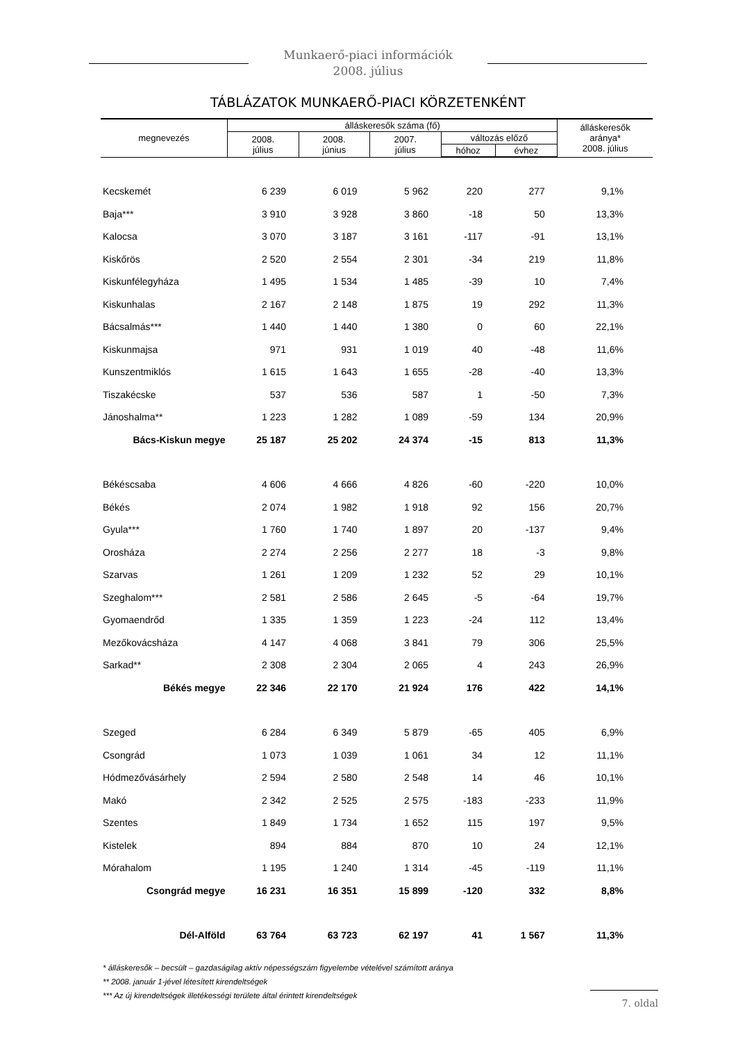Munkaerő-piaci információk
2008. július
TÁBLÁZATOK MUNKAERŐ-PIACI KÖRZETENKÉNT
| megnevezés | álláskeresők száma (fő) | | | | | álláskeresők aránya* 2008. július |
| --- | --- | --- | --- | --- | --- | --- |
| | 2008. július | 2008. június | 2007. július | változás előző | | |
| | | | | hóhoz | évhez | |
| Kecskemét | 6 239 | 6 019 | 5 962 | 220 | 277 | 9,1% |
| Baja*** | 3 910 | 3 928 | 3 860 | -18 | 50 | 13,3% |
| Kalocsa | 3 070 | 3 187 | 3 161 | -117 | -91 | 13,1% |
| Kiskőrös | 2 520 | 2 554 | 2 301 | -34 | 219 | 11,8% |
| Kiskunfélegyháza | 1 495 | 1 534 | 1 485 | -39 | 10 | 7,4% |
| Kiskunhalas | 2 167 | 2 148 | 1 875 | 19 | 292 | 11,3% |
| Bácsalmás*** | 1 440 | 1 440 | 1 380 | 0 | 60 | 22,1% |
| Kiskunmajsa | 971 | 931 | 1 019 | 40 | -48 | 11,6% |
| Kunszentmiklós | 1 615 | 1 643 | 1 655 | -28 | -40 | 13,3% |
| Tiszakécske | 537 | 536 | 587 | 1 | -50 | 7,3% |
| Jánoshalma** | 1 223 | 1 282 | 1 089 | -59 | 134 | 20,9% |
| Bács-Kiskun megye | 25 187 | 25 202 | 24 374 | -15 | 813 | 11,3% |
| Békéscsaba | 4 606 | 4 666 | 4 826 | -60 | -220 | 10,0% |
| Békés | 2 074 | 1 982 | 1 918 | 92 | 156 | 20,7% |
| Gyula*** | 1 760 | 1 740 | 1 897 | 20 | -137 | 9,4% |
| Orosháza | 2 274 | 2 256 | 2 277 | 18 | -3 | 9,8% |
| Szarvas | 1 261 | 1 209 | 1 232 | 52 | 29 | 10,1% |
| Szeghalom*** | 2 581 | 2 586 | 2 645 | -5 | -64 | 19,7% |
| Gyomaendrőd | 1 335 | 1 359 | 1 223 | -24 | 112 | 13,4% |
| Mezőkovácsháza | 4 147 | 4 068 | 3 841 | 79 | 306 | 25,5% |
| Sarkad** | 2 308 | 2 304 | 2 065 | 4 | 243 | 26,9% |
| Békés megye | 22 346 | 22 170 | 21 924 | 176 | 422 | 14,1% |
| Szeged | 6 284 | 6 349 | 5 879 | -65 | 405 | 6,9% |
| Csongrád | 1 073 | 1 039 | 1 061 | 34 | 12 | 11,1% |
| Hódmezővásárhely | 2 594 | 2 580 | 2 548 | 14 | 46 | 10,1% |
| Makó | 2 342 | 2 525 | 2 575 | -183 | -233 | 11,9% |
| Szentes | 1 849 | 1 734 | 1 652 | 115 | 197 | 9,5% |
| Kistelek | 894 | 884 | 870 | 10 | 24 | 12,1% |
| Mórahalom | 1 195 | 1 240 | 1 314 | -45 | -119 | 11,1% |
| Csongrád megye | 16 231 | 16 351 | 15 899 | -120 | 332 | 8,8% |
| Dél-Alföld | 63 764 | 63 723 | 62 197 | 41 | 1 567 | 11,3% |
* álláskeresők – becsült – gazdaságilag aktív népességszám figyelembe vételével számított aránya
** 2008. január 1-jével létesített kirendeltségek
*** Az új kirendeltségek illetékességi területe által érintett kirendeltségek
7. oldal